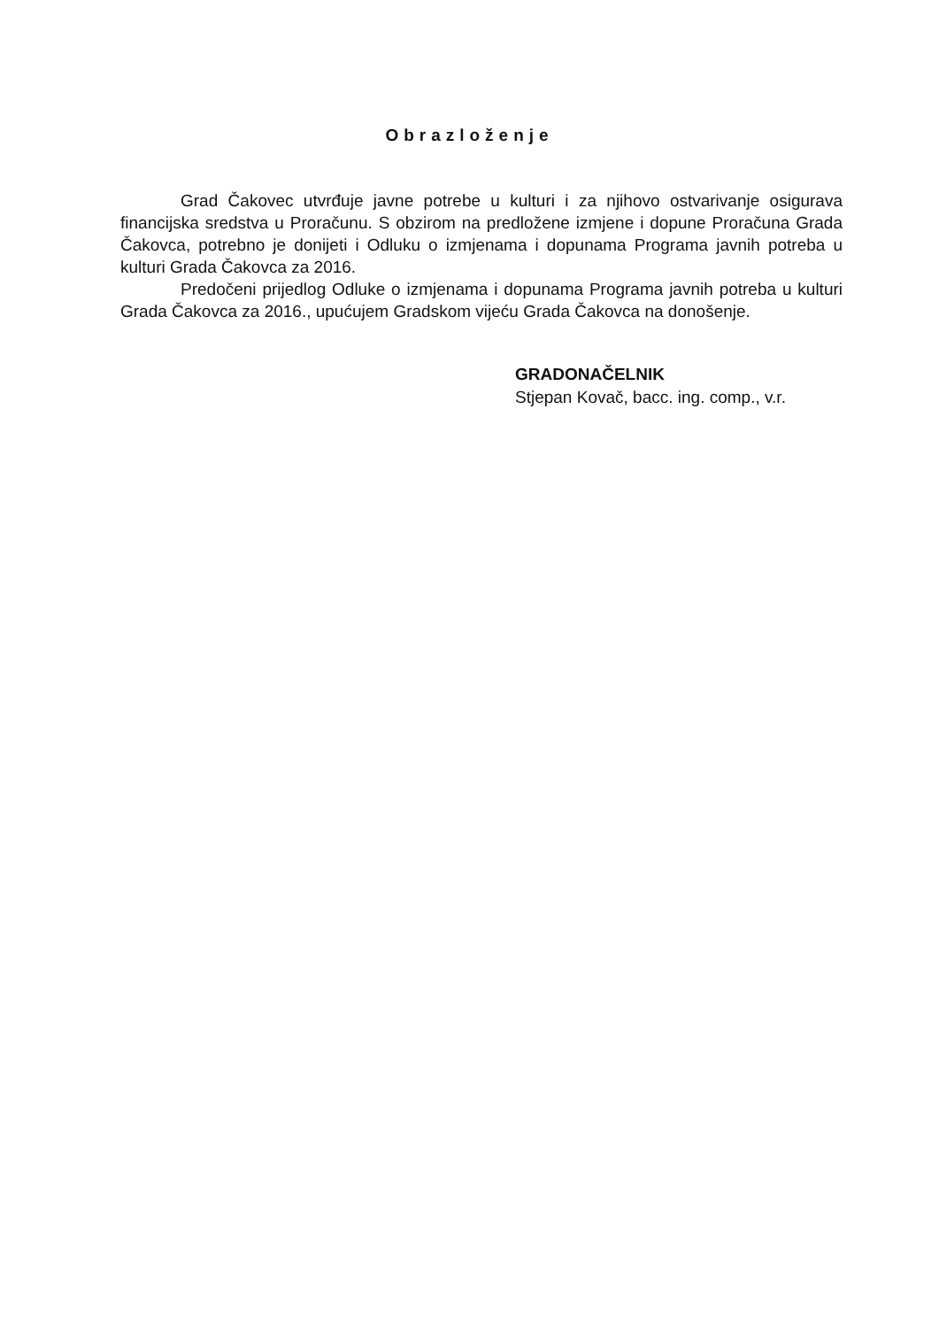Obrazloženje
Grad Čakovec utvrđuje javne potrebe u kulturi i za njihovo ostvarivanje osigurava financijska sredstva u Proračunu. S obzirom na predložene izmjene i dopune Proračuna Grada Čakovca, potrebno je donijeti i Odluku o izmjenama i dopunama Programa javnih potreba u kulturi Grada Čakovca za 2016.
Predočeni prijedlog Odluke o izmjenama i dopunama Programa javnih potreba u kulturi Grada Čakovca za 2016., upućujem Gradskom vijeću Grada Čakovca na donošenje.
GRADONAČELNIK
Stjepan Kovač, bacc. ing. comp., v.r.